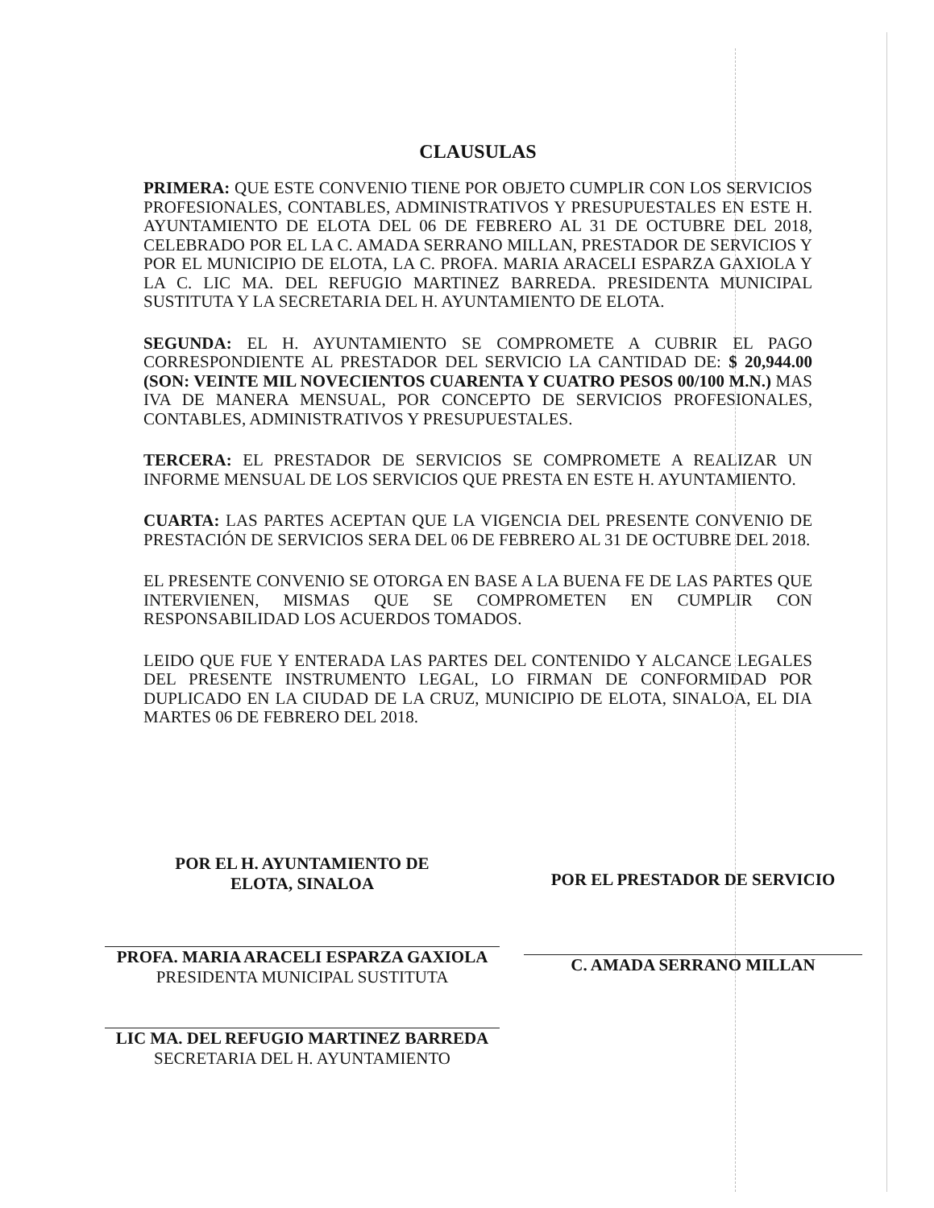CLAUSULAS
PRIMERA: QUE ESTE CONVENIO TIENE POR OBJETO CUMPLIR CON LOS SERVICIOS PROFESIONALES, CONTABLES, ADMINISTRATIVOS Y PRESUPUESTALES EN ESTE H. AYUNTAMIENTO DE ELOTA DEL 06 DE FEBRERO AL 31 DE OCTUBRE DEL 2018, CELEBRADO POR EL LA C. AMADA SERRANO MILLAN, PRESTADOR DE SERVICIOS Y POR EL MUNICIPIO DE ELOTA, LA C. PROFA. MARIA ARACELI ESPARZA GAXIOLA Y LA C. LIC MA. DEL REFUGIO MARTINEZ BARREDA. PRESIDENTA MUNICIPAL SUSTITUTA Y LA SECRETARIA DEL H. AYUNTAMIENTO DE ELOTA.
SEGUNDA: EL H. AYUNTAMIENTO SE COMPROMETE A CUBRIR EL PAGO CORRESPONDIENTE AL PRESTADOR DEL SERVICIO LA CANTIDAD DE: $ 20,944.00 (SON: VEINTE MIL NOVECIENTOS CUARENTA Y CUATRO PESOS 00/100 M.N.) MAS IVA DE MANERA MENSUAL, POR CONCEPTO DE SERVICIOS PROFESIONALES, CONTABLES, ADMINISTRATIVOS Y PRESUPUESTALES.
TERCERA: EL PRESTADOR DE SERVICIOS SE COMPROMETE A REALIZAR UN INFORME MENSUAL DE LOS SERVICIOS QUE PRESTA EN ESTE H. AYUNTAMIENTO.
CUARTA: LAS PARTES ACEPTAN QUE LA VIGENCIA DEL PRESENTE CONVENIO DE PRESTACIÓN DE SERVICIOS SERA DEL 06 DE FEBRERO AL 31 DE OCTUBRE DEL 2018.
EL PRESENTE CONVENIO SE OTORGA EN BASE A LA BUENA FE DE LAS PARTES QUE INTERVIENEN, MISMAS QUE SE COMPROMETEN EN CUMPLIR CON RESPONSABILIDAD LOS ACUERDOS TOMADOS.
LEIDO QUE FUE Y ENTERADA LAS PARTES DEL CONTENIDO Y ALCANCE LEGALES DEL PRESENTE INSTRUMENTO LEGAL, LO FIRMAN DE CONFORMIDAD POR DUPLICADO EN LA CIUDAD DE LA CRUZ, MUNICIPIO DE ELOTA, SINALOA, EL DIA MARTES 06 DE FEBRERO DEL 2018.
POR EL H. AYUNTAMIENTO DE
ELOTA, SINALOA
PROFA. MARIA ARACELI ESPARZA GAXIOLA
PRESIDENTA MUNICIPAL SUSTITUTA
LIC MA. DEL REFUGIO MARTINEZ BARREDA
SECRETARIA DEL H. AYUNTAMIENTO
POR EL PRESTADOR DE SERVICIO
C. AMADA SERRANO MILLAN